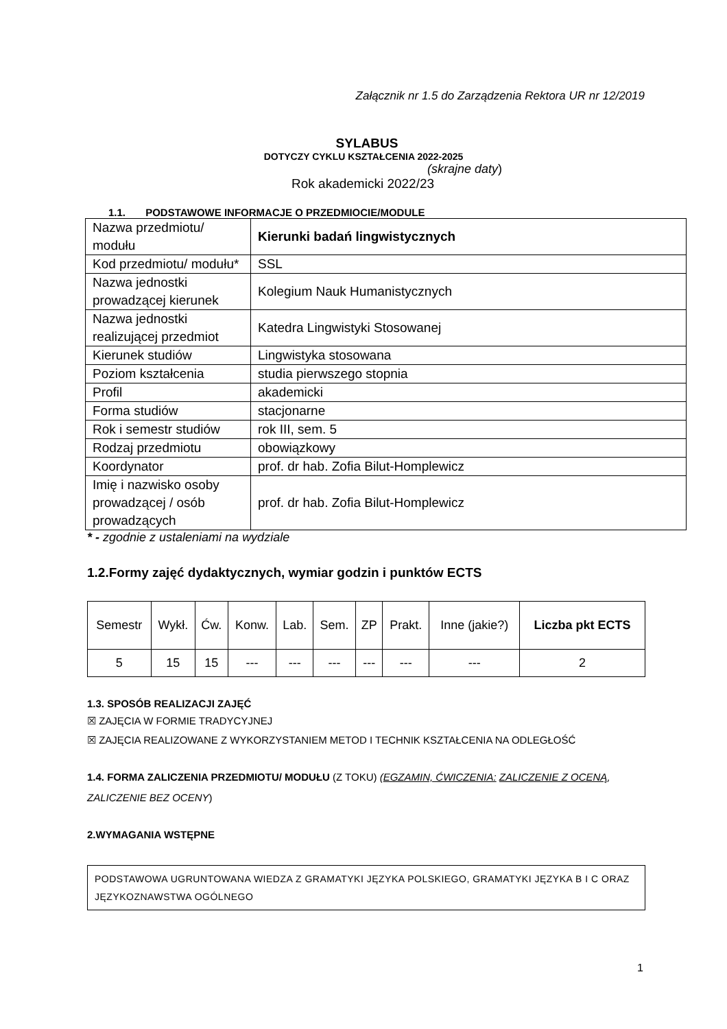Załącznik nr 1.5 do Zarządzenia Rektora UR nr 12/2019
SYLABUS
DOTYCZY CYKLU KSZTAŁCENIA 2022-2025
(skrajne daty)
Rok akademicki 2022/23
1.1. PODSTAWOWE INFORMACJE O PRZEDMIOCIE/MODULE
| Nazwa przedmiotu/ modułu | Kierunki badań lingwistycznych |
| Kod przedmiotu/ modułu* | SSL |
| Nazwa jednostki prowadzącej kierunek | Kolegium Nauk Humanistycznych |
| Nazwa jednostki realizującej przedmiot | Katedra Lingwistyki Stosowanej |
| Kierunek studiów | Lingwistyka stosowana |
| Poziom kształcenia | studia pierwszego stopnia |
| Profil | akademicki |
| Forma studiów | stacjonarne |
| Rok i semestr studiów | rok III, sem. 5 |
| Rodzaj przedmiotu | obowiązkowy |
| Koordynator | prof. dr hab. Zofia Bilut-Homplewicz |
| Imię i nazwisko osoby prowadzącej / osób prowadzących | prof. dr hab. Zofia Bilut-Homplewicz |
* - zgodnie z ustaleniami na wydziale
1.2.Formy zajęć dydaktycznych, wymiar godzin i punktów ECTS
| Semestr | Wykł. | Ćw. | Konw. | Lab. | Sem. | ZP | Prakt. | Inne (jakie?) | Liczba pkt ECTS |
| --- | --- | --- | --- | --- | --- | --- | --- | --- | --- |
| 5 | 15 | 15 | --- | --- | --- | --- | --- | --- | 2 |
1.3. SPOSÓB REALIZACJI ZAJĘĆ
☒ ZAJĘCIA W FORMIE TRADYCYJNEJ
☒ ZAJĘCIA REALIZOWANE Z WYKORZYSTANIEM METOD I TECHNIK KSZTAŁCENIA NA ODLEGŁOŚĆ
1.4. FORMA ZALICZENIA PRZEDMIOTU/ MODUŁU (Z TOKU) (EGZAMIN, ĆWICZENIA: ZALICZENIE Z OCENĄ, ZALICZENIE BEZ OCENY)
2.WYMAGANIA WSTĘPNE
PODSTAWOWA UGRUNTOWANA WIEDZA Z GRAMATYKI JĘZYKA POLSKIEGO, GRAMATYKI JĘZYKA B I C ORAZ JĘZYKOZNAWSTWA OGÓLNEGO
1